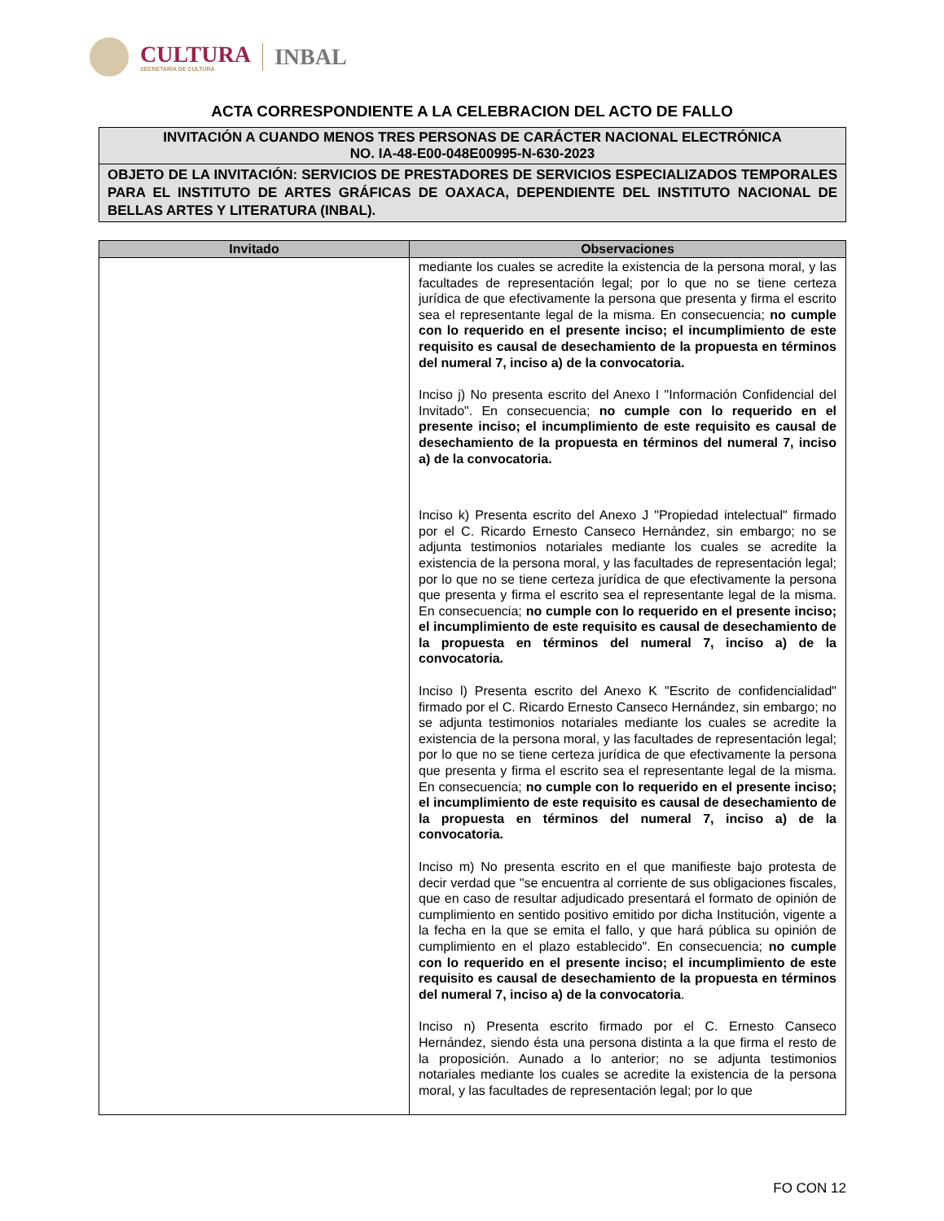CULTURA
SECRETARÍA DE CULTURA
INBAL
ACTA CORRESPONDIENTE A LA CELEBRACION DEL ACTO DE FALLO
INVITACIÓN A CUANDO MENOS TRES PERSONAS DE CARÁCTER NACIONAL ELECTRÓNICA
NO. IA-48-E00-048E00995-N-630-2023
OBJETO DE LA INVITACIÓN: SERVICIOS DE PRESTADORES DE SERVICIOS ESPECIALIZADOS TEMPORALES PARA EL INSTITUTO DE ARTES GRÁFICAS DE OAXACA, DEPENDIENTE DEL INSTITUTO NACIONAL DE BELLAS ARTES Y LITERATURA (INBAL).
| Invitado | Observaciones |
| --- | --- |
| | mediante los cuales se acredite la existencia de la persona moral, y las facultades de representación legal; por lo que no se tiene certeza jurídica de que efectivamente la persona que presenta y firma el escrito sea el representante legal de la misma. En consecuencia; no cumple con lo requerido en el presente inciso; el incumplimiento de este requisito es causal de desechamiento de la propuesta en términos del numeral 7, inciso a) de la convocatoria. Inciso j) No presenta escrito del Anexo I "Información Confidencial del Invitado". En consecuencia; no cumple con lo requerido en el presente inciso; el incumplimiento de este requisito es causal de desechamiento de la propuesta en términos del numeral 7, inciso a) de la convocatoria. Inciso k) Presenta escrito del Anexo J "Propiedad intelectual" firmado por el C. Ricardo Ernesto Canseco Hernández, sin embargo; no se adjunta testimonios notariales mediante los cuales se acredite la existencia de la persona moral, y las facultades de representación legal; por lo que no se tiene certeza jurídica de que efectivamente la persona que presenta y firma el escrito sea el representante legal de la misma. En consecuencia; no cumple con lo requerido en el presente inciso; el incumplimiento de este requisito es causal de desechamiento de la propuesta en términos del numeral 7, inciso a) de la convocatoria. Inciso l) Presenta escrito del Anexo K "Escrito de confidencialidad" firmado por el C. Ricardo Ernesto Canseco Hernández, sin embargo; no se adjunta testimonios notariales mediante los cuales se acredite la existencia de la persona moral, y las facultades de representación legal; por lo que no se tiene certeza jurídica de que efectivamente la persona que presenta y firma el escrito sea el representante legal de la misma. En consecuencia; no cumple con lo requerido en el presente inciso; el incumplimiento de este requisito es causal de desechamiento de la propuesta en términos del numeral 7, inciso a) de la convocatoria. Inciso m) No presenta escrito en el que manifieste bajo protesta de decir verdad que "se encuentra al corriente de sus obligaciones fiscales, que en caso de resultar adjudicado presentará el formato de opinión de cumplimiento en sentido positivo emitido por dicha Institución, vigente a la fecha en la que se emita el fallo, y que hará pública su opinión de cumplimiento en el plazo establecido". En consecuencia; no cumple con lo requerido en el presente inciso; el incumplimiento de este requisito es causal de desechamiento de la propuesta en términos del numeral 7, inciso a) de la convocatoria . Inciso n) Presenta escrito firmado por el C. Ernesto Canseco Hernández, siendo ésta una persona distinta a la que firma el resto de la proposición. Aunado a lo anterior; no se adjunta testimonios notariales mediante los cuales se acredite la existencia de la persona moral, y las facultades de representación legal; por lo que |
FO CON 12